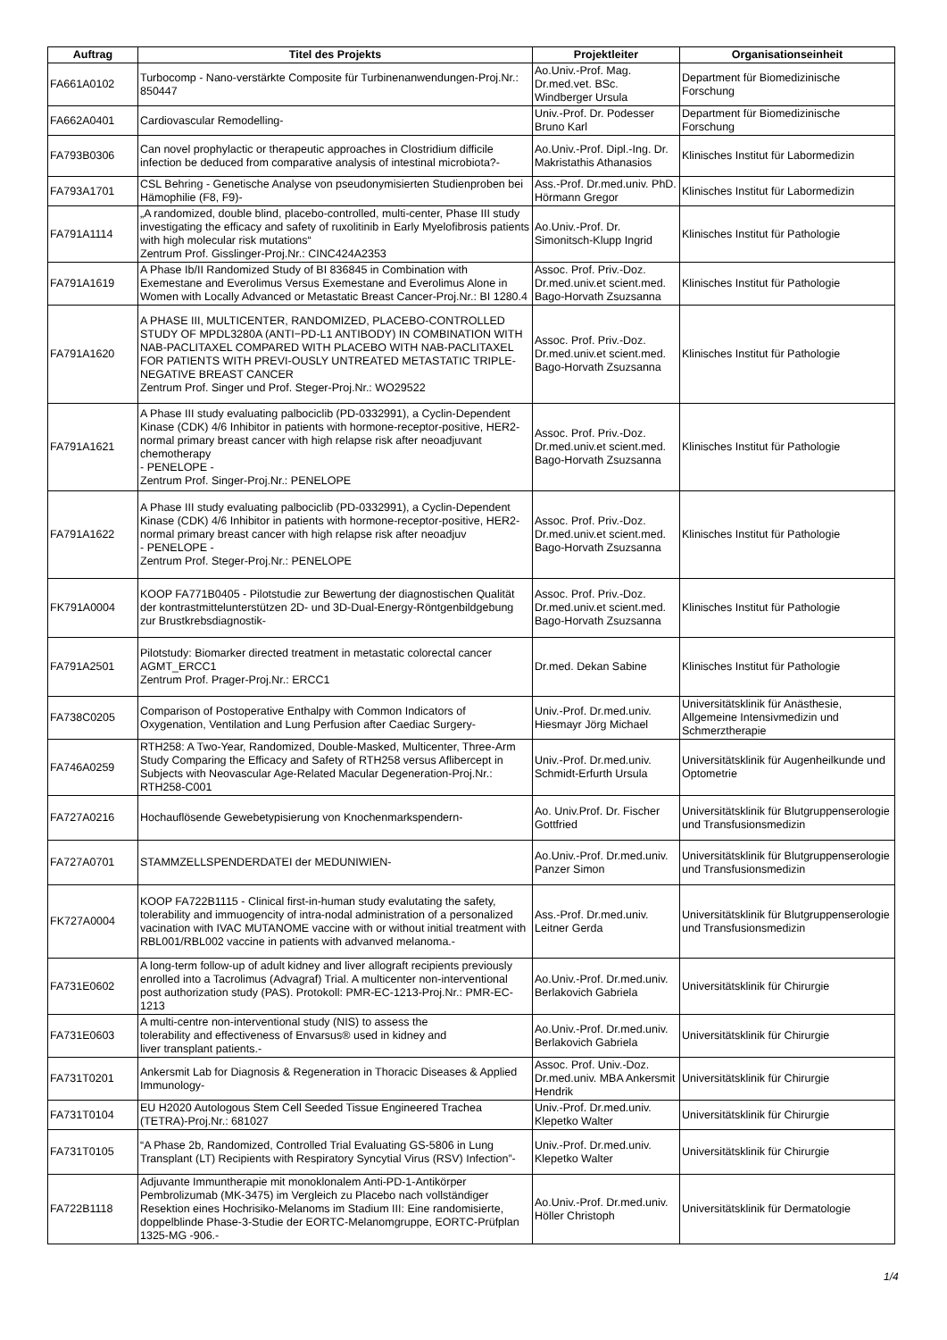| Auftrag | Titel des Projekts | Projektleiter | Organisationseinheit |
| --- | --- | --- | --- |
| FA661A0102 | Turbocomp - Nano-verstärkte Composite für Turbinenanwendungen-Proj.Nr.: 850447 | Ao.Univ.-Prof. Mag. Dr.med.vet. BSc. Windberger Ursula | Department für Biomedizinische Forschung |
| FA662A0401 | Cardiovascular Remodelling- | Univ.-Prof. Dr. Podesser Bruno Karl | Department für Biomedizinische Forschung |
| FA793B0306 | Can novel prophylactic or therapeutic approaches in Clostridium difficile infection be deduced from comparative analysis of intestinal microbiota?- | Ao.Univ.-Prof. Dipl.-Ing. Dr. Makristathis Athanasios | Klinisches Institut für Labormedizin |
| FA793A1701 | CSL Behring - Genetische Analyse von pseudonymisierten Studienproben bei Hämophilie (F8, F9)- | Ass.-Prof. Dr.med.univ. PhD. Hörmann Gregor | Klinisches Institut für Labormedizin |
| FA791A1114 | „A randomized, double blind, placebo-controlled, multi-center, Phase III study investigating the efficacy and safety of ruxolitinib in Early Myelofibrosis patients with high molecular risk mutations“ Zentrum Prof. Gisslinger-Proj.Nr.: CINC424A2353 | Ao.Univ.-Prof. Dr. Simonitsch-Klupp Ingrid | Klinisches Institut für Pathologie |
| FA791A1619 | A Phase Ib/II Randomized Study of BI 836845 in Combination with Exemestane and Everolimus Versus Exemestane and Everolimus Alone in Women with Locally Advanced or Metastatic Breast Cancer-Proj.Nr.: BI 1280.4 | Assoc. Prof. Priv.-Doz. Dr.med.univ.et scient.med. Bago-Horvath Zsuzsanna | Klinisches Institut für Pathologie |
| FA791A1620 | A PHASE III, MULTICENTER, RANDOMIZED, PLACEBO-CONTROLLED STUDY OF MPDL3280A (ANTI−PD-L1 ANTIBODY) IN COMBINATION WITH NAB-PACLITAXEL COMPARED WITH PLACEBO WITH NAB-PACLITAXEL FOR PATIENTS WITH PREVI-OUSLY UNTREATED METASTATIC TRIPLE-NEGATIVE BREAST CANCER Zentrum Prof. Singer und Prof. Steger-Proj.Nr.: WO29522 | Assoc. Prof. Priv.-Doz. Dr.med.univ.et scient.med. Bago-Horvath Zsuzsanna | Klinisches Institut für Pathologie |
| FA791A1621 | A Phase III study evaluating palbociclib (PD-0332991), a Cyclin-Dependent Kinase (CDK) 4/6 Inhibitor in patients with hormone-receptor-positive, HER2-normal primary breast cancer with high relapse risk after neoadjuvant chemotherapy - PENELOPE - Zentrum Prof. Singer-Proj.Nr.: PENELOPE | Assoc. Prof. Priv.-Doz. Dr.med.univ.et scient.med. Bago-Horvath Zsuzsanna | Klinisches Institut für Pathologie |
| FA791A1622 | A Phase III study evaluating palbociclib (PD-0332991), a Cyclin-Dependent Kinase (CDK) 4/6 Inhibitor in patients with hormone-receptor-positive, HER2-normal primary breast cancer with high relapse risk after neoadjuv - PENELOPE - Zentrum Prof. Steger-Proj.Nr.: PENELOPE | Assoc. Prof. Priv.-Doz. Dr.med.univ.et scient.med. Bago-Horvath Zsuzsanna | Klinisches Institut für Pathologie |
| FK791A0004 | KOOP FA771B0405 - Pilotstudie zur Bewertung der diagnostischen Qualität der kontrastmittelunterstützen 2D- und 3D-Dual-Energy-Röntgenbildgebung zur Brustkrebsdiagnostik- | Assoc. Prof. Priv.-Doz. Dr.med.univ.et scient.med. Bago-Horvath Zsuzsanna | Klinisches Institut für Pathologie |
| FA791A2501 | Pilotstudy: Biomarker directed treatment in metastatic colorectal cancer AGMT_ERCC1 Zentrum Prof. Prager-Proj.Nr.: ERCC1 | Dr.med. Dekan Sabine | Klinisches Institut für Pathologie |
| FA738C0205 | Comparison of Postoperative Enthalpy with Common Indicators of Oxygenation, Ventilation and Lung Perfusion after Caediac Surgery- | Univ.-Prof. Dr.med.univ. Hiesmayr Jörg Michael | Universitätsklinik für Anästhesie, Allgemeine Intensivmedizin und Schmerztherapie |
| FA746A0259 | RTH258: A Two-Year, Randomized, Double-Masked, Multicenter, Three-Arm Study Comparing the Efficacy and Safety of RTH258 versus Aflibercept in Subjects with Neovascular Age-Related Macular Degeneration-Proj.Nr.: RTH258-C001 | Univ.-Prof. Dr.med.univ. Schmidt-Erfurth Ursula | Universitätsklinik für Augenheilkunde und Optometrie |
| FA727A0216 | Hochauflösende Gewebetypisierung von Knochenmarkspendern- | Ao. Univ.Prof. Dr. Fischer Gottfried | Universitätsklinik für Blutgruppenserologie und Transfusionsmedizin |
| FA727A0701 | STAMMZELLSPENDERDATEI der MEDUNIWIEN- | Ao.Univ.-Prof. Dr.med.univ. Panzer Simon | Universitätsklinik für Blutgruppenserologie und Transfusionsmedizin |
| FK727A0004 | KOOP FA722B1115 - Clinical first-in-human study evalutating the safety, tolerability and immuogencity of intra-nodal administration of a personalized vacination with IVAC MUTANOME vaccine with or without initial treatment with RBL001/RBL002 vaccine in patients with advanved melanoma.- | Ass.-Prof. Dr.med.univ. Leitner Gerda | Universitätsklinik für Blutgruppenserologie und Transfusionsmedizin |
| FA731E0602 | A long-term follow-up of adult kidney and liver allograft recipients previously enrolled into a Tacrolimus (Advagraf) Trial. A multicenter non-interventional post authorization study (PAS). Protokoll: PMR-EC-1213-Proj.Nr.: PMR-EC-1213 | Ao.Univ.-Prof. Dr.med.univ. Berlakovich Gabriela | Universitätsklinik für Chirurgie |
| FA731E0603 | A multi-centre non-interventional study (NIS) to assess the tolerability and effectiveness of Envarsus® used in kidney and liver transplant patients.- | Ao.Univ.-Prof. Dr.med.univ. Berlakovich Gabriela | Universitätsklinik für Chirurgie |
| FA731T0201 | Ankersmit Lab for Diagnosis & Regeneration in Thoracic Diseases & Applied Immunology- | Assoc. Prof. Univ.-Doz. Dr.med.univ. MBA Ankersmit Hendrik | Universitätsklinik für Chirurgie |
| FA731T0104 | EU H2020 Autologous Stem Cell Seeded Tissue Engineered Trachea (TETRA)-Proj.Nr.: 681027 | Univ.-Prof. Dr.med.univ. Klepetko Walter | Universitätsklinik für Chirurgie |
| FA731T0105 | “A Phase 2b, Randomized, Controlled Trial Evaluating GS-5806 in Lung Transplant (LT) Recipients with Respiratory Syncytial Virus (RSV) Infection”- | Univ.-Prof. Dr.med.univ. Klepetko Walter | Universitätsklinik für Chirurgie |
| FA722B1118 | Adjuvante Immuntherapie mit monoklonalem Anti-PD-1-Antikörper Pembrolizumab (MK-3475) im Vergleich zu Placebo nach vollständiger Resektion eines Hochrisiko-Melanoms im Stadium III: Eine randomisierte, doppelblinde Phase-3-Studie der EORTC-Melanomgruppe, EORTC-Prüfplan 1325-MG -906.- | Ao.Univ.-Prof. Dr.med.univ. Höller Christoph | Universitätsklinik für Dermatologie |
1/4